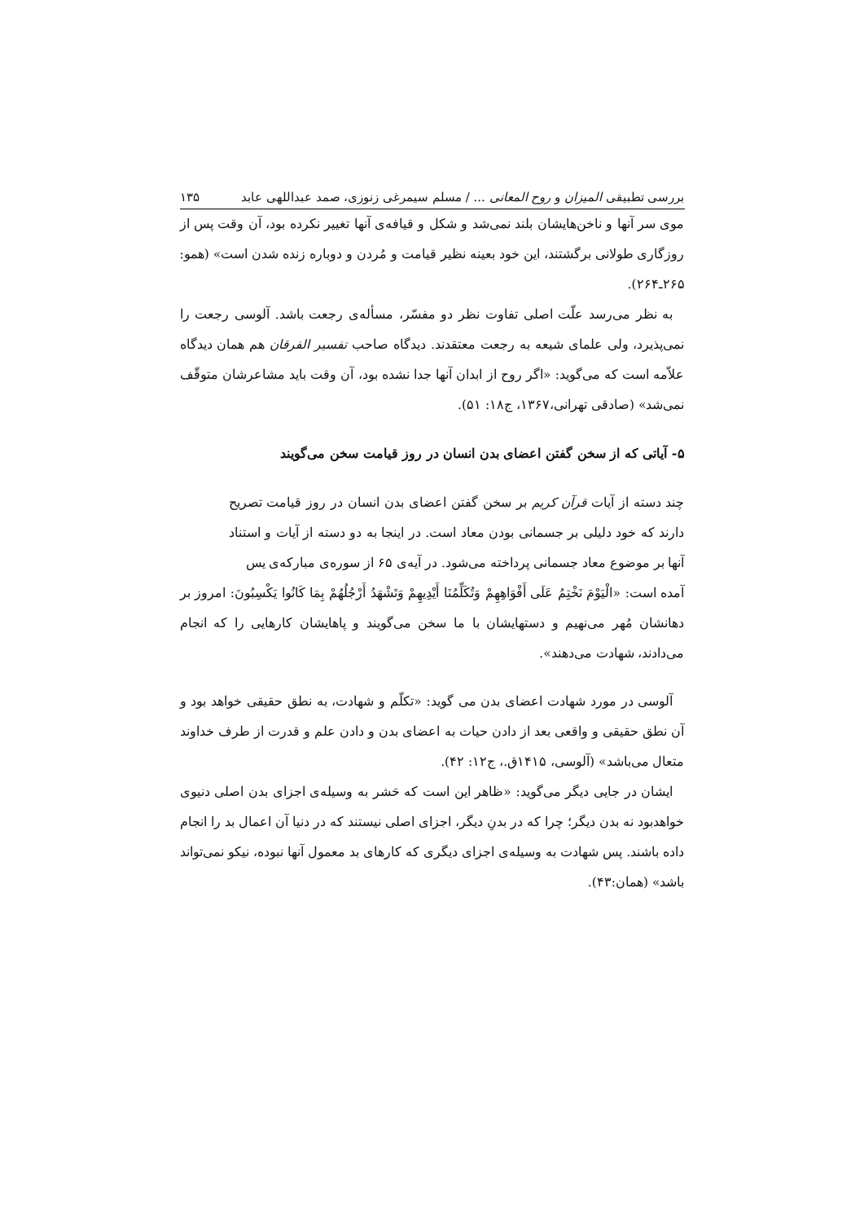بررسی تطبیقی المیزان و روح المعانی ... / مسلم سیمرغی زنوزی، صمد عبداللهی عابد ۱۳۵
موی سر آنها و ناخن‌هایشان بلند نمی‌شد و شکل و قیافه‌ی آنها تغییر نکرده بود، آن وقت پس از روزگاری طولانی برگشتند، این خود بعینه نظیر قیامت و مُردن و دوباره زنده شدن است» (همو: ۲۶۵ـ۲۶۴).
به نظر می‌رسد علّت اصلی تفاوت نظر دو مفسّر، مسأله‌ی رجعت باشد. آلوسی رجعت را نمی‌پذیرد، ولی علمای شیعه به رجعت معتقدند. دیدگاه صاحب تفسیر الفرقان هم همان دیدگاه علاّمه است که می‌گوید: «اگر روح از ابدان آنها جدا نشده بود، آن وقت باید مشاعرشان متوقّف نمی‌شد» (صادقی تهرانی،۱۳۶۷، ج۱۸: ۵۱).
۵- آیاتی که از سخن گفتن اعضای بدن انسان در روز قیامت سخن می‌گویند
چند دسته از آیات قرآن کریم بر سخن گفتن اعضای بدن انسان در روز قیامت تصریح دارند که خود دلیلی بر جسمانی بودن معاد است. در اینجا به دو دسته از آیات و استناد آنها بر موضوع معاد جسمانی پرداخته می‌شود. در آیه‌ی ۶۵ از سوره‌ی مبارکه‌ی یس
آمده است: «الْیَوْمَ نَخْتِمُ عَلَى أَفْوَاهِهِمْ وَتُکَلِّمُنَا أَیْدِیهِمْ وَتَشْهَدُ أَرْجُلُهُمْ بِمَا کَانُوا یَکْسِبُونَ: امروز بر دهانشان مُهر می‌نهیم و دستهایشان با ما سخن می‌گویند و پاهایشان کارهایی را که انجام می‌دادند، شهادت می‌دهند».
آلوسی در مورد شهادت اعضای بدن می گوید: «تکلّم و شهادت، به نطق حقیقی خواهد بود و آن نطق حقیقی و واقعی بعد از دادن حیات به اعضای بدن و دادن علم و قدرت از طرف خداوند متعال می‌باشد» (آلوسی، ۱۴۱۵ق.، ج۱۲: ۴۲).
ایشان در جایی دیگر می‌گوید: «ظاهر این است که حَشر به وسیله‌ی اجزای بدن اصلی دنیوی خواهدبود نه بدن دیگر؛ چرا که در بدنِ دیگر، اجزای اصلی نیستند که در دنیا آن اعمال بد را انجام داده باشند. پس شهادت به وسیله‌ی اجزای دیگری که کارهای بد معمول آنها نبوده، نیکو نمی‌تواند باشد» (همان:۴۳).